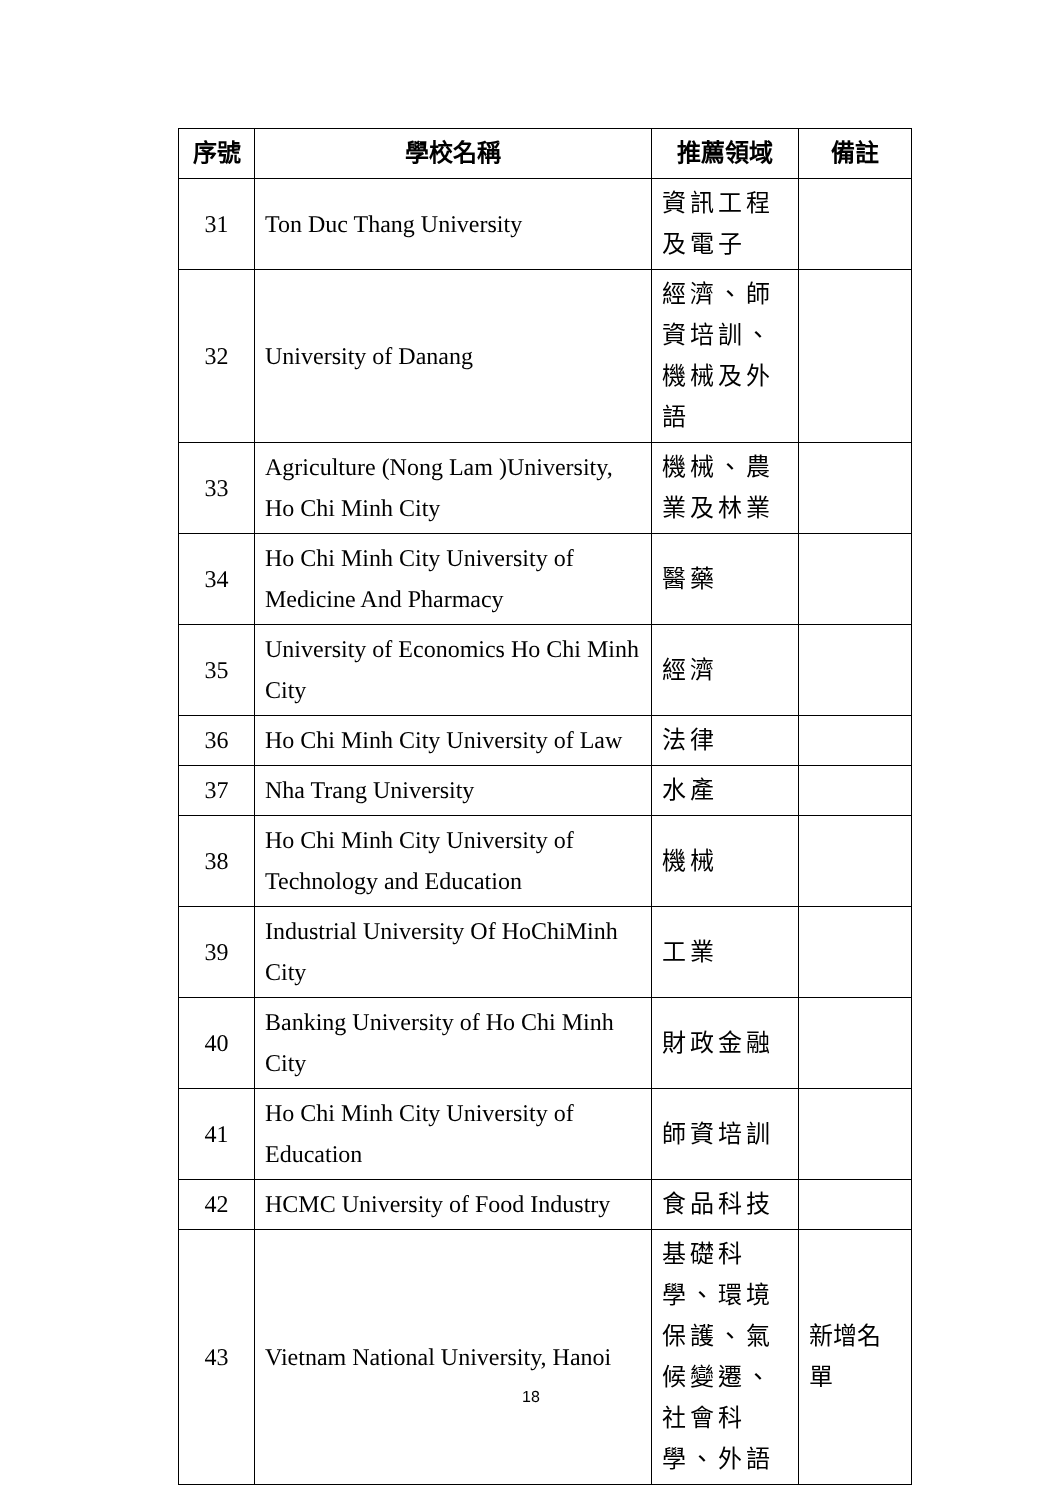| 序號 | 學校名稱 | 推薦領域 | 備註 |
| --- | --- | --- | --- |
| 31 | Ton Duc Thang University | 資訊工程及電子 | |
| 32 | University of Danang | 經濟、師資培訓、機械及外語 | |
| 33 | Agriculture (Nong Lam )University, Ho Chi Minh City | 機械、農業及林業 | |
| 34 | Ho Chi Minh City University of Medicine And Pharmacy | 醫藥 | |
| 35 | University of Economics Ho Chi Minh City | 經濟 | |
| 36 | Ho Chi Minh City University of Law | 法律 | |
| 37 | Nha Trang University | 水產 | |
| 38 | Ho Chi Minh City University of Technology and Education | 機械 | |
| 39 | Industrial University Of HoChiMinh City | 工業 | |
| 40 | Banking University of Ho Chi Minh City | 財政金融 | |
| 41 | Ho Chi Minh City University of Education | 師資培訓 | |
| 42 | HCMC University of Food Industry | 食品科技 | |
| 43 | Vietnam National University, Hanoi | 基礎科學、環境保護、氣候變遷、社會科學、外語 | 新增名單 |
18